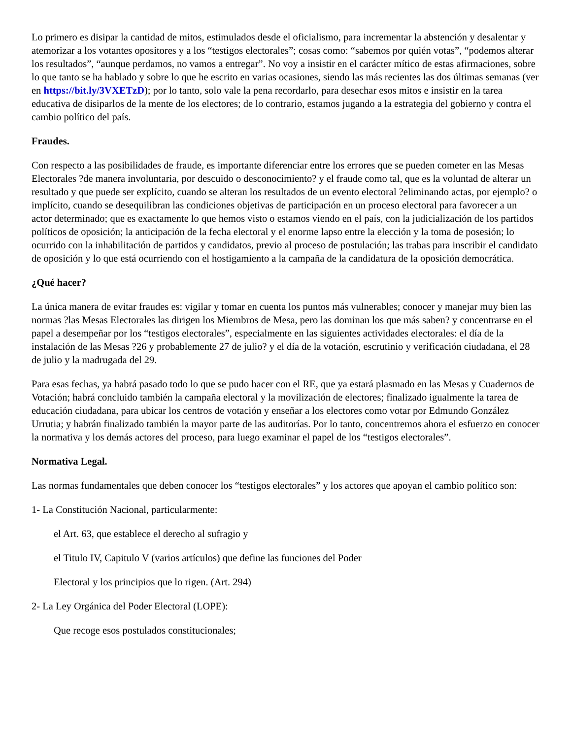Lo primero es disipar la cantidad de mitos, estimulados desde el oficialismo, para incrementar la abstención y desalentar y atemorizar a los votantes opositores y a los “testigos electorales”; cosas como: “sabemos por quién votas”, “podemos alterar los resultados”, “aunque perdamos, no vamos a entregar”. No voy a insistir en el carácter mítico de estas afirmaciones, sobre lo que tanto se ha hablado y sobre lo que he escrito en varias ocasiones, siendo las más recientes las dos últimas semanas (ver en https://bit.ly/3VXETzD); por lo tanto, solo vale la pena recordarlo, para desechar esos mitos e insistir en la tarea educativa de disiparlos de la mente de los electores; de lo contrario, estamos jugando a la estrategia del gobierno y contra el cambio político del país.
Fraudes.
Con respecto a las posibilidades de fraude, es importante diferenciar entre los errores que se pueden cometer en las Mesas Electorales ?de manera involuntaria, por descuido o desconocimiento? y el fraude como tal, que es la voluntad de alterar un resultado y que puede ser explícito, cuando se alteran los resultados de un evento electoral ?eliminando actas, por ejemplo? o implícito, cuando se desequilibran las condiciones objetivas de participación en un proceso electoral para favorecer a un actor determinado; que es exactamente lo que hemos visto o estamos viendo en el país, con la judicialización de los partidos políticos de oposición; la anticipación de la fecha electoral y el enorme lapso entre la elección y la toma de posesión; lo ocurrido con la inhabilitación de partidos y candidatos, previo al proceso de postulación; las trabas para inscribir el candidato de oposición y lo que está ocurriendo con el hostigamiento a la campaña de la candidatura de la oposición democrática.
¿Qué hacer?
La única manera de evitar fraudes es: vigilar y tomar en cuenta los puntos más vulnerables; conocer y manejar muy bien las normas ?las Mesas Electorales las dirigen los Miembros de Mesa, pero las dominan los que más saben? y concentrarse en el papel a desempeñar por los “testigos electorales”, especialmente en las siguientes actividades electorales: el día de la instalación de las Mesas ?26 y probablemente 27 de julio? y el día de la votación, escrutinio y verificación ciudadana, el 28 de julio y la madrugada del 29.
Para esas fechas, ya habrá pasado todo lo que se pudo hacer con el RE, que ya estará plasmado en las Mesas y Cuadernos de Votación; habrá concluido también la campaña electoral y la movilización de electores; finalizado igualmente la tarea de educación ciudadana, para ubicar los centros de votación y enseñar a los electores como votar por Edmundo González Urrutia; y habrán finalizado también la mayor parte de las auditorías. Por lo tanto, concentremos ahora el esfuerzo en conocer la normativa y los demás actores del proceso, para luego examinar el papel de los “testigos electorales”.
Normativa Legal.
Las normas fundamentales que deben conocer los “testigos electorales” y los actores que apoyan el cambio político son:
1- La Constitución Nacional, particularmente:
el Art. 63, que establece el derecho al sufragio y
el Titulo IV, Capitulo V (varios artículos) que define las funciones del Poder
Electoral y los principios que lo rigen. (Art. 294)
2- La Ley Orgánica del Poder Electoral (LOPE):
Que recoge esos postulados constitucionales;